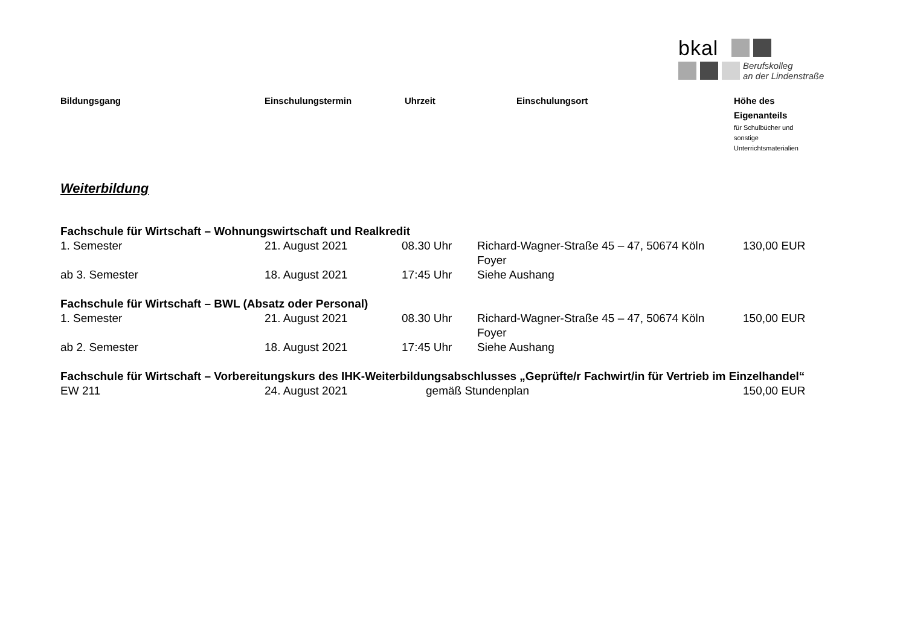bkal
Berufskolleg
an der Lindenstraße
| Bildungsgang | Einschulungstermin | Uhrzeit | Einschulungsort | Höhe des Eigenanteils für Schulbücher und sonstige Unterrichtsmaterialien |
| --- | --- | --- | --- | --- |
Weiterbildung
| Fachschule für Wirtschaft – Wohnungswirtschaft und Realkredit | | | | |
| 1. Semester | 21. August 2021 | 08.30 Uhr | Richard-Wagner-Straße 45 – 47, 50674 Köln Foyer | 130,00 EUR |
| ab 3. Semester | 18. August 2021 | 17:45 Uhr | Siehe Aushang | |
| Fachschule für Wirtschaft – BWL (Absatz oder Personal) | | | | |
| 1. Semester | 21. August 2021 | 08.30 Uhr | Richard-Wagner-Straße 45 – 47, 50674 Köln Foyer | 150,00 EUR |
| ab 2. Semester | 18. August 2021 | 17:45 Uhr | Siehe Aushang | |
| Fachschule für Wirtschaft – Vorbereitungskurs des IHK-Weiterbildungsabschlusses „Geprüfte/r Fachwirt/in für Vertrieb im Einzelhandel“ | | | | |
| EW 211 | 24. August 2021 | gemäß Stundenplan | | 150,00 EUR |